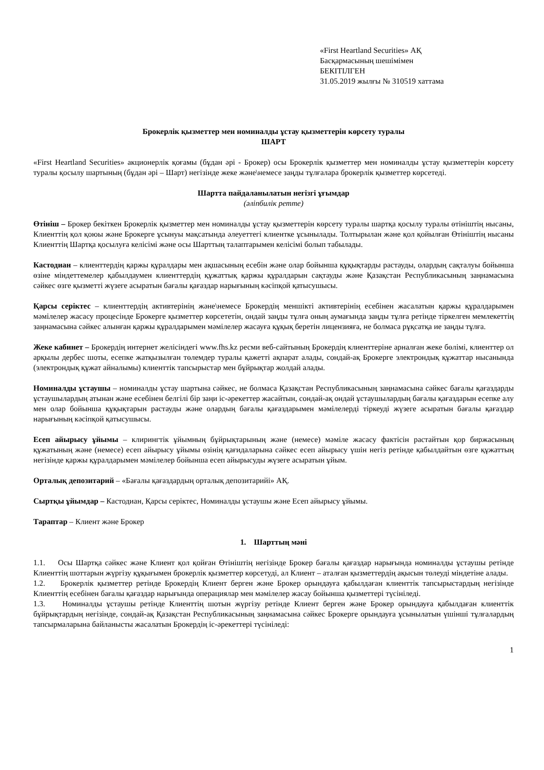«First Heartland Securities» АҚ
Басқармасының шешімімен
БЕКІТІЛГЕН
31.05.2019 жылғы № 310519 хаттама
Брокерлік қызметтер мен номиналды ұстау қызметтерін көрсету туралы
ШАРТ
«First Heartland Securities» акционерлік қоғамы (бұдан әрі - Брокер) осы Брокерлік қызметтер мен номиналды ұстау қызметтерін көрсету туралы қосылу шартының (бұдан әрі – Шарт) негізінде жеке және\немесе заңды тұлғалара брокерлік қызметтер көрсетеді.
Шартта пайдаланылатын негізгі ұғымдар
(әліпбилік ретте)
Өтініш – Брокер бекіткен Брокерлік қызметтер мен номиналды ұстау қызметтерін көрсету туралы шартқа қосылу туралы өтініштің нысаны, Клиенттің қол қоюы және Брокерге ұсынуы мақсатында әлеуеттегі клиентке ұсынылады. Толтырылан және қол қойылған Өтініштің нысаны Клиенттің Шартқа қосылуға келісімі және осы Шарттың талаптарымен келісімі болып табылады.
Кастодиан – клиенттердің қаржы құралдары мен ақшасының есебін және олар бойынша құқықтарды растауды, олардың сақталуы бойынша өзіне міндеттемелер қабылдаумен клиенттердің құжаттық қаржы құралдарын сақтауды және Қазақстан Республикасының заңнамасына сәйкес өзге қызметті жүзеге асыратын бағалы қағаздар нарығының кәсіпқой қатысушысы.
Қарсы серіктес – клиенттердің активтерінің және\немесе Брокердің меншікті активтерінің есебінен жасалатын қаржы құралдарымен мәмілелер жасасу процесінде Брокерге қызметтер көрсететін, ондай заңды тұлға оның аумағында заңды тұлға ретінде тіркелген мемлекеттің заңнамасына сәйкес алынған қаржы құралдарымен мәмілелер жасауға құқық беретін лицензияға, не болмаса рұқсатқа ие заңды тұлға.
Жеке кабинет – Брокердің интернет желісіндегі www.fhs.kz ресми веб-сайтының Брокердің клиенттеріне арналған жеке бөлімі, клиенттер ол арқылы дербес шоты, есепке жатқызылған төлемдер туралы қажетті ақпарат алады, сондай-ақ Брокерге электрондық құжаттар нысанында (электрондық құжат айналымы) клиенттік тапсырыстар мен бұйрықтар жолдай алады.
Номиналды ұстаушы – номиналды ұстау шартына сәйкес, не болмаса Қазақстан Республикасының заңнамасына сәйкес бағалы қағаздарды ұстаушылардың атынан және есебінен белгілі бір заңи іс-әрекеттер жасайтын, сондай-ақ ондай ұстаушылардың бағалы қағаздарын есепке алу мен олар бойынша құқықтарын растауды және олардың бағалы қағаздарымен мәмілелерді тіркеуді жүзеге асыратын бағалы қағаздар нарығының кәсіпқой қатысушысы.
Есеп айырысу ұйымы – клирингтік ұйымның бұйрықтарының және (немесе) мәміле жасасу фактісін растайтын қор биржасының құжатының және (немесе) есеп айырысу ұйымы өзінің қағидаларына сәйкес есеп айырысу үшін негіз ретінде қабылдайтын өзге құжаттың негізінде қаржы құралдарымен мәмілелер бойынша есеп айырысуды жүзеге асыратын ұйым.
Орталық депозитарий – «Бағалы қағаздардың орталық депозитарийі» АҚ.
Сыртқы ұйымдар – Кастодиан, Қарсы серіктес, Номиналды ұстаушы және Есеп айырысу ұйымы.
Тараптар – Клиент және Брокер
1. Шарттың мәні
1.1. Осы Шартқа сәйкес және Клиент қол қойған Өтініштің негізінде Брокер бағалы қағаздар нарығында номиналды ұстаушы ретінде Клиенттің шоттарын жүргізу құқығымен брокерлік қызметтер көрсетуді, ал Клиент – аталған қызметтердің ақысын төлеуді міндетіне алады.
1.2. Брокерлік қызметтер ретінде Брокердің Клиент берген және Брокер орындауға қабылдаған клиенттік тапсырыстардың негізінде Клиенттің есебінен бағалы қағаздар нарығында операциялар мен мәмілелер жасау бойынша қызметтері түсініледі.
1.3. Номиналды ұстаушы ретінде Клиенттің шотын жүргізу ретінде Клиент берген және Брокер орындауға қабылдаған клиенттік бұйрықтардың негізінде, сондай-ақ Қазақстан Республикасының заңнамасына сәйкес Брокерге орындауға ұсынылатын үшінші тұлғалардың тапсырмаларына байланысты жасалатын Брокердің іс-әрекеттері түсініледі:
1